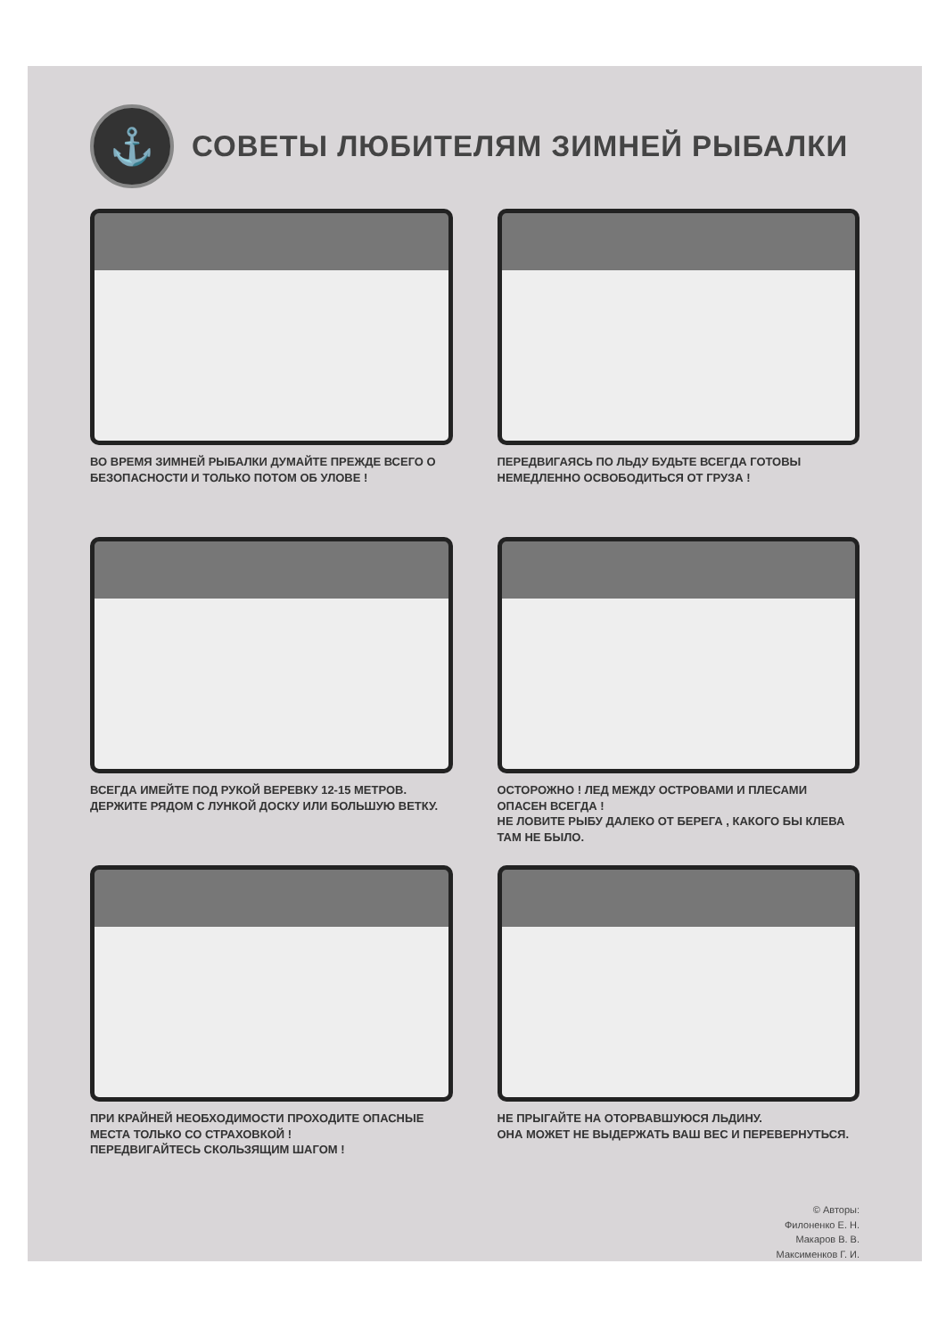⚓
СОВЕТЫ ЛЮБИТЕЛЯМ ЗИМНЕЙ РЫБАЛКИ
ВО ВРЕМЯ ЗИМНЕЙ РЫБАЛКИ ДУМАЙТЕ ПРЕЖДЕ ВСЕГО О БЕЗОПАСНОСТИ И ТОЛЬКО ПОТОМ ОБ УЛОВЕ !
ПЕРЕДВИГАЯСЬ ПО ЛЬДУ БУДЬТЕ ВСЕГДА ГОТОВЫ НЕМЕДЛЕННО ОСВОБОДИТЬСЯ ОТ ГРУЗА !
ВСЕГДА ИМЕЙТЕ ПОД РУКОЙ ВЕРЕВКУ 12-15 МЕТРОВ.
ДЕРЖИТЕ РЯДОМ С ЛУНКОЙ ДОСКУ ИЛИ БОЛЬШУЮ ВЕТКУ.
ОСТОРОЖНО ! ЛЕД МЕЖДУ ОСТРОВАМИ И ПЛЕСАМИ ОПАСЕН ВСЕГДА !
НЕ ЛОВИТЕ РЫБУ ДАЛЕКО ОТ БЕРЕГА , КАКОГО БЫ КЛЕВА ТАМ НЕ БЫЛО.
ПРИ КРАЙНЕЙ НЕОБХОДИМОСТИ ПРОХОДИТЕ ОПАСНЫЕ МЕСТА ТОЛЬКО СО СТРАХОВКОЙ !
ПЕРЕДВИГАЙТЕСЬ СКОЛЬЗЯЩИМ ШАГОМ !
НЕ ПРЫГАЙТЕ НА ОТОРВАВШУЮСЯ ЛЬДИНУ.
ОНА МОЖЕТ НЕ ВЫДЕРЖАТЬ ВАШ ВЕС И ПЕРЕВЕРНУТЬСЯ.
© Авторы:
Филоненко Е. Н.
Макаров В. В.
Максименков Г. И.